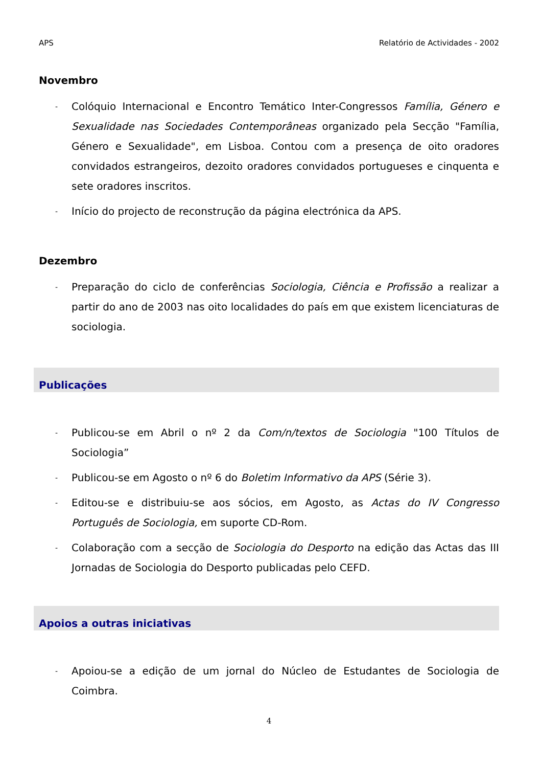APS Relatório de Actividades - 2002
Novembro
- Colóquio Internacional e Encontro Temático Inter-Congressos Família, Género e Sexualidade nas Sociedades Contemporâneas organizado pela Secção "Família, Género e Sexualidade", em Lisboa. Contou com a presença de oito oradores convidados estrangeiros, dezoito oradores convidados portugueses e cinquenta e sete oradores inscritos.
- Início do projecto de reconstrução da página electrónica da APS.
Dezembro
- Preparação do ciclo de conferências Sociologia, Ciência e Profissão a realizar a partir do ano de 2003 nas oito localidades do país em que existem licenciaturas de sociologia.
Publicações
- Publicou-se em Abril o nº 2 da Com/n/textos de Sociologia "100 Títulos de Sociologia”
- Publicou-se em Agosto o nº 6 do Boletim Informativo da APS (Série 3).
- Editou-se e distribuiu-se aos sócios, em Agosto, as Actas do IV Congresso Português de Sociologia, em suporte CD-Rom.
- Colaboração com a secção de Sociologia do Desporto na edição das Actas das III Jornadas de Sociologia do Desporto publicadas pelo CEFD.
Apoios a outras iniciativas
- Apoiou-se a edição de um jornal do Núcleo de Estudantes de Sociologia de Coimbra.
4